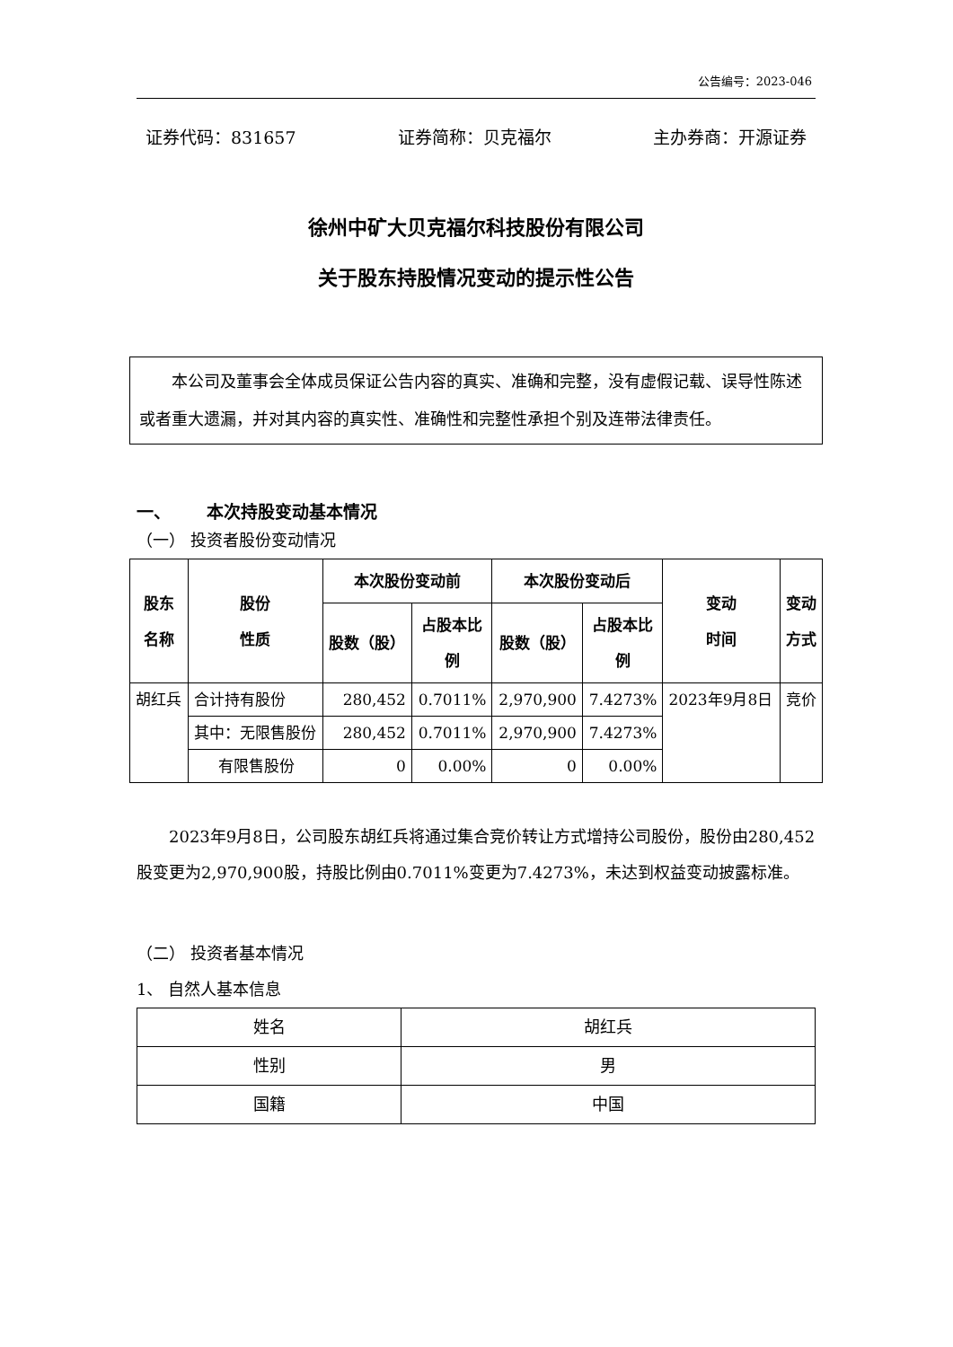公告编号：2023-046
证券代码：831657 证券简称：贝克福尔 主办券商：开源证券
徐州中矿大贝克福尔科技股份有限公司
关于股东持股情况变动的提示性公告
本公司及董事会全体成员保证公告内容的真实、准确和完整，没有虚假记载、误导性陈述或者重大遗漏，并对其内容的真实性、准确性和完整性承担个别及连带法律责任。
一、 本次持股变动基本情况
（一） 投资者股份变动情况
| 股东 名称 | 股份 性质 | 本次股份变动前 | | 本次股份变动后 | | 变动 时间 | 变动 方式 |
| --- | --- | --- | --- | --- | --- | --- | --- |
| | | 股数（股） | 占股本比 例 | 股数（股） | 占股本比 例 | | |
| 胡红兵 | 合计持有股份 | 280,452 | 0.7011% | 2,970,900 | 7.4273% | 2023年9月8日 | 竞价 |
| | 其中：无限售股份 | 280,452 | 0.7011% | 2,970,900 | 7.4273% | | |
| | 有限售股份 | 0 | 0.00% | 0 | 0.00% | | |
2023年9月8日，公司股东胡红兵将通过集合竞价转让方式增持公司股份，股份由280,452股变更为2,970,900股，持股比例由0.7011%变更为7.4273%，未达到权益变动披露标准。
（二） 投资者基本情况
1、 自然人基本信息
| 姓名 | 胡红兵 |
| 性别 | 男 |
| 国籍 | 中国 |